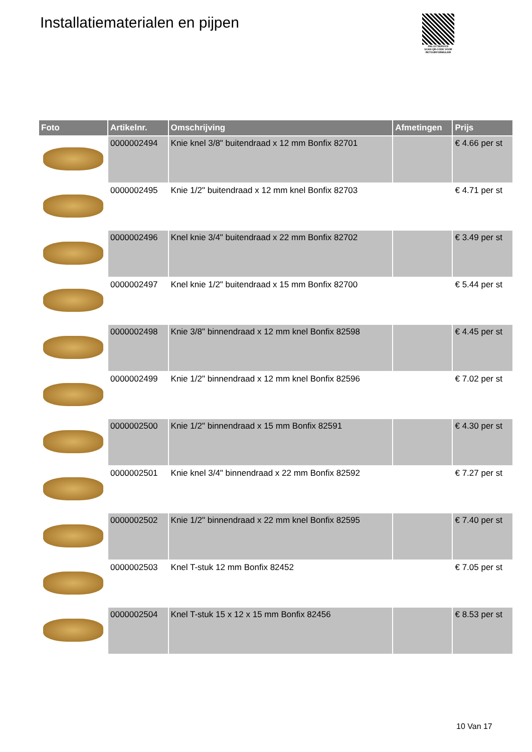Installatiematerialen en pijpen
PALLETSERVICE
SCAN QR-CODE VOOR RETOURFORMULIER
| Foto | Artikelnr. | Omschrijving | Afmetingen | Prijs |
| --- | --- | --- | --- | --- |
| | 0000002494 | Knie knel 3/8" buitendraad x 12 mm Bonfix 82701 | | € 4.66 per st |
| | 0000002495 | Knie 1/2" buitendraad x 12 mm knel Bonfix 82703 | | € 4.71 per st |
| | 0000002496 | Knel knie 3/4" buitendraad x 22 mm Bonfix 82702 | | € 3.49 per st |
| | 0000002497 | Knel knie 1/2" buitendraad x 15 mm Bonfix 82700 | | € 5.44 per st |
| | 0000002498 | Knie 3/8" binnendraad x 12 mm knel Bonfix 82598 | | € 4.45 per st |
| | 0000002499 | Knie 1/2" binnendraad x 12 mm knel Bonfix 82596 | | € 7.02 per st |
| | 0000002500 | Knie 1/2" binnendraad x 15 mm Bonfix 82591 | | € 4.30 per st |
| | 0000002501 | Knie knel 3/4" binnendraad x 22 mm Bonfix 82592 | | € 7.27 per st |
| | 0000002502 | Knie 1/2" binnendraad x 22 mm knel Bonfix 82595 | | € 7.40 per st |
| | 0000002503 | Knel T-stuk 12 mm Bonfix 82452 | | € 7.05 per st |
| | 0000002504 | Knel T-stuk 15 x 12 x 15 mm Bonfix 82456 | | € 8.53 per st |
10 Van 17